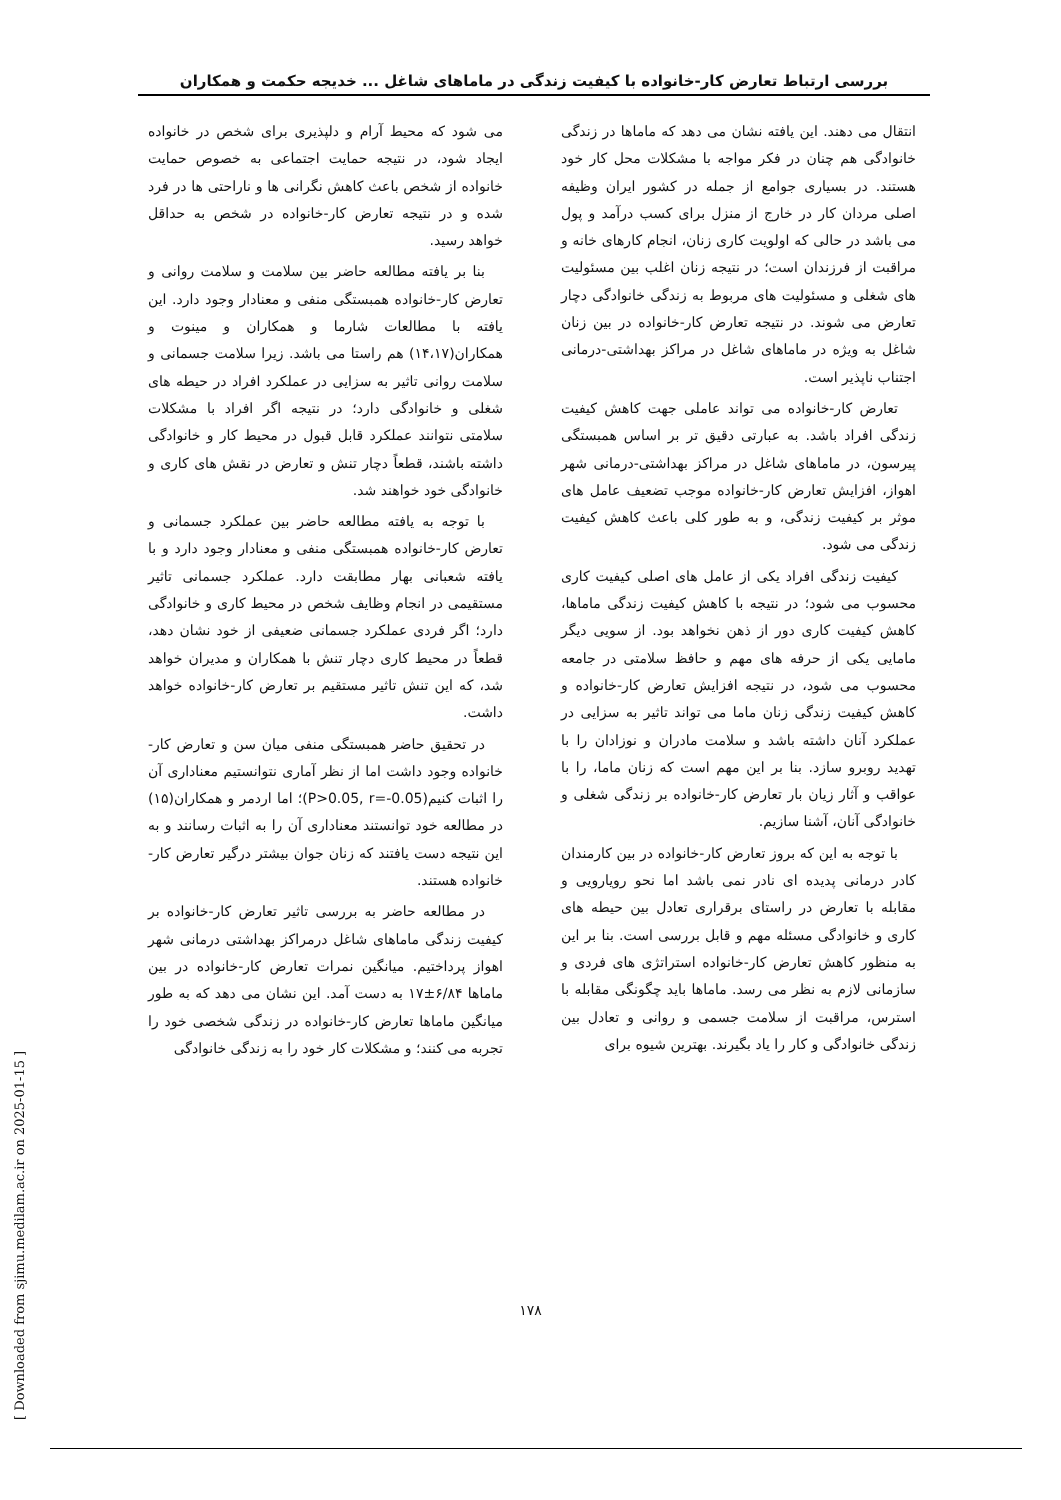بررسی ارتباط تعارض کار-خانواده با کیفیت زندگی در ماماهای شاغل ... خدیجه حکمت و همکاران
می شود که محیط آرام و دلپذیری برای شخص در خانواده ایجاد شود، در نتیجه حمایت اجتماعی به خصوص حمایت خانواده از شخص باعث کاهش نگرانی ها و ناراحتی ها در فرد شده و در نتیجه تعارض کار-خانواده در شخص به حداقل خواهد رسید.
بنا بر یافته مطالعه حاضر بین سلامت و سلامت روانی و تعارض کار-خانواده همبستگی منفی و معنادار وجود دارد. این یافته با مطالعات شارما و همکاران و مینوت و همکاران(۱۴،۱۷) هم راستا می باشد. زیرا سلامت جسمانی و سلامت روانی تاثیر به سزایی در عملکرد افراد در حیطه های شغلی و خانوادگی دارد؛ در نتیجه اگر افراد با مشکلات سلامتی نتوانند عملکرد قابل قبول در محیط کار و خانوادگی داشته باشند، قطعاً دچار تنش و تعارض در نقش های کاری و خانوادگی خود خواهند شد.
با توجه به یافته مطالعه حاضر بین عملکرد جسمانی و تعارض کار-خانواده همبستگی منفی و معنادار وجود دارد و با یافته شعبانی بهار مطابقت دارد. عملکرد جسمانی تاثیر مستقیمی در انجام وظایف شخص در محیط کاری و خانوادگی دارد؛ اگر فردی عملکرد جسمانی ضعیفی از خود نشان دهد، قطعاً در محیط کاری دچار تنش با همکاران و مدیران خواهد شد، که این تنش تاثیر مستقیم بر تعارض کار-خانواده خواهد داشت.
در تحقیق حاضر همبستگی منفی میان سن و تعارض کار-خانواده وجود داشت اما از نظر آماری نتوانستیم معناداری آن را اثبات کنیم(P>0.05, r=-0.05)؛ اما اردمر و همکاران(۱۵) در مطالعه خود توانستند معناداری آن را به اثبات رسانند و به این نتیجه دست یافتند که زنان جوان بیشتر درگیر تعارض کار-خانواده هستند.
در مطالعه حاضر به بررسی تاثیر تعارض کار-خانواده بر کیفیت زندگی ماماهای شاغل درمراکز بهداشتی درمانی شهر اهواز پرداختیم. میانگین نمرات تعارض کار-خانواده در بین ماماها ۶/۸۴±۱۷ به دست آمد. این نشان می دهد که به طور میانگین ماماها تعارض کار-خانواده در زندگی شخصی خود را تجربه می کنند؛ و مشکلات کار خود را به زندگی خانوادگی
انتقال می دهند. این یافته نشان می دهد که ماماها در زندگی خانوادگی هم چنان در فکر مواجه با مشکلات محل کار خود هستند. در بسیاری جوامع از جمله در کشور ایران وظیفه اصلی مردان کار در خارج از منزل برای کسب درآمد و پول می باشد در حالی که اولویت کاری زنان، انجام کارهای خانه و مراقبت از فرزندان است؛ در نتیجه زنان اغلب بین مسئولیت های شغلی و مسئولیت های مربوط به زندگی خانوادگی دچار تعارض می شوند. در نتیجه تعارض کار-خانواده در بین زنان شاغل به ویژه در ماماهای شاغل در مراکز بهداشتی-درمانی اجتناب ناپذیر است.
تعارض کار-خانواده می تواند عاملی جهت کاهش کیفیت زندگی افراد باشد. به عبارتی دقیق تر بر اساس همبستگی پیرسون، در ماماهای شاغل در مراکز بهداشتی-درمانی شهر اهواز، افزایش تعارض کار-خانواده موجب تضعیف عامل های موثر بر کیفیت زندگی، و به طور کلی باعث کاهش کیفیت زندگی می شود.
کیفیت زندگی افراد یکی از عامل های اصلی کیفیت کاری محسوب می شود؛ در نتیجه با کاهش کیفیت زندگی ماماها، کاهش کیفیت کاری دور از ذهن نخواهد بود. از سویی دیگر مامایی یکی از حرفه های مهم و حافظ سلامتی در جامعه محسوب می شود، در نتیجه افزایش تعارض کار-خانواده و کاهش کیفیت زندگی زنان ماما می تواند تاثیر به سزایی در عملکرد آنان داشته باشد و سلامت مادران و نوزادان را با تهدید روبرو سازد. بنا بر این مهم است که زنان ماما، را با عواقب و آثار زیان بار تعارض کار-خانواده بر زندگی شغلی و خانوادگی آنان، آشنا سازیم.
با توجه به این که بروز تعارض کار-خانواده در بین کارمندان کادر درمانی پدیده ای نادر نمی باشد اما نحو رویارویی و مقابله با تعارض در راستای برقراری تعادل بین حیطه های کاری و خانوادگی مسئله مهم و قابل بررسی است. بنا بر این به منظور کاهش تعارض کار-خانواده استراتژی های فردی و سازمانی لازم به نظر می رسد. ماماها باید چگونگی مقابله با استرس، مراقبت از سلامت جسمی و روانی و تعادل بین زندگی خانوادگی و کار را یاد بگیرند. بهترین شیوه برای
۱۷۸
[ Downloaded from sjimu.medilam.ac.ir on 2025-01-15 ]